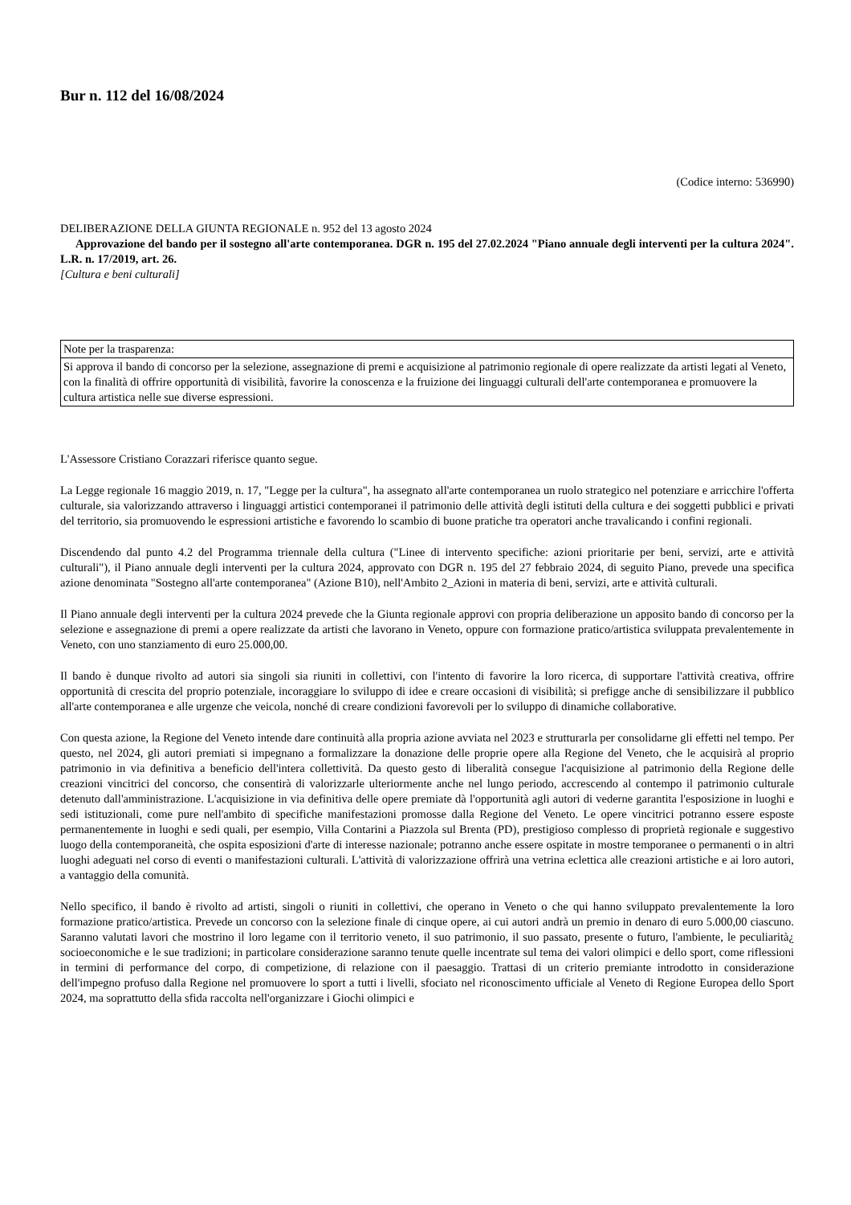Bur n. 112 del 16/08/2024
(Codice interno: 536990)
DELIBERAZIONE DELLA GIUNTA REGIONALE n. 952 del 13 agosto 2024
Approvazione del bando per il sostegno all'arte contemporanea. DGR n. 195 del 27.02.2024 "Piano annuale degli interventi per la cultura 2024". L.R. n. 17/2019, art. 26.
[Cultura e beni culturali]
| Note per la trasparenza: |
| Si approva il bando di concorso per la selezione, assegnazione di premi e acquisizione al patrimonio regionale di opere realizzate da artisti legati al Veneto, con la finalità di offrire opportunità di visibilità, favorire la conoscenza e la fruizione dei linguaggi culturali dell'arte contemporanea e promuovere la cultura artistica nelle sue diverse espressioni. |
L'Assessore Cristiano Corazzari riferisce quanto segue.
La Legge regionale 16 maggio 2019, n. 17, "Legge per la cultura", ha assegnato all'arte contemporanea un ruolo strategico nel potenziare e arricchire l'offerta culturale, sia valorizzando attraverso i linguaggi artistici contemporanei il patrimonio delle attività degli istituti della cultura e dei soggetti pubblici e privati del territorio, sia promuovendo le espressioni artistiche e favorendo lo scambio di buone pratiche tra operatori anche travalicando i confini regionali.
Discendendo dal punto 4.2 del Programma triennale della cultura ("Linee di intervento specifiche: azioni prioritarie per beni, servizi, arte e attività culturali"), il Piano annuale degli interventi per la cultura 2024, approvato con DGR n. 195 del 27 febbraio 2024, di seguito Piano, prevede una specifica azione denominata "Sostegno all'arte contemporanea" (Azione B10), nell'Ambito 2_Azioni in materia di beni, servizi, arte e attività culturali.
Il Piano annuale degli interventi per la cultura 2024 prevede che la Giunta regionale approvi con propria deliberazione un apposito bando di concorso per la selezione e assegnazione di premi a opere realizzate da artisti che lavorano in Veneto, oppure con formazione pratico/artistica sviluppata prevalentemente in Veneto, con uno stanziamento di euro 25.000,00.
Il bando è dunque rivolto ad autori sia singoli sia riuniti in collettivi, con l'intento di favorire la loro ricerca, di supportare l'attività creativa, offrire opportunità di crescita del proprio potenziale, incoraggiare lo sviluppo di idee e creare occasioni di visibilità; si prefigge anche di sensibilizzare il pubblico all'arte contemporanea e alle urgenze che veicola, nonché di creare condizioni favorevoli per lo sviluppo di dinamiche collaborative.
Con questa azione, la Regione del Veneto intende dare continuità alla propria azione avviata nel 2023 e strutturarla per consolidarne gli effetti nel tempo. Per questo, nel 2024, gli autori premiati si impegnano a formalizzare la donazione delle proprie opere alla Regione del Veneto, che le acquisirà al proprio patrimonio in via definitiva a beneficio dell'intera collettività. Da questo gesto di liberalità consegue l'acquisizione al patrimonio della Regione delle creazioni vincitrici del concorso, che consentirà di valorizzarle ulteriormente anche nel lungo periodo, accrescendo al contempo il patrimonio culturale detenuto dall'amministrazione. L'acquisizione in via definitiva delle opere premiate dà l'opportunità agli autori di vederne garantita l'esposizione in luoghi e sedi istituzionali, come pure nell'ambito di specifiche manifestazioni promosse dalla Regione del Veneto. Le opere vincitrici potranno essere esposte permanentemente in luoghi e sedi quali, per esempio, Villa Contarini a Piazzola sul Brenta (PD), prestigioso complesso di proprietà regionale e suggestivo luogo della contemporaneità, che ospita esposizioni d'arte di interesse nazionale; potranno anche essere ospitate in mostre temporanee o permanenti o in altri luoghi adeguati nel corso di eventi o manifestazioni culturali. L'attività di valorizzazione offrirà una vetrina eclettica alle creazioni artistiche e ai loro autori, a vantaggio della comunità.
Nello specifico, il bando è rivolto ad artisti, singoli o riuniti in collettivi, che operano in Veneto o che qui hanno sviluppato prevalentemente la loro formazione pratico/artistica. Prevede un concorso con la selezione finale di cinque opere, ai cui autori andrà un premio in denaro di euro 5.000,00 ciascuno. Saranno valutati lavori che mostrino il loro legame con il territorio veneto, il suo patrimonio, il suo passato, presente o futuro, l'ambiente, le peculiarità¿ socioeconomiche e le sue tradizioni; in particolare considerazione saranno tenute quelle incentrate sul tema dei valori olimpici e dello sport, come riflessioni in termini di performance del corpo, di competizione, di relazione con il paesaggio. Trattasi di un criterio premiante introdotto in considerazione dell'impegno profuso dalla Regione nel promuovere lo sport a tutti i livelli, sfociato nel riconoscimento ufficiale al Veneto di Regione Europea dello Sport 2024, ma soprattutto della sfida raccolta nell'organizzare i Giochi olimpici e